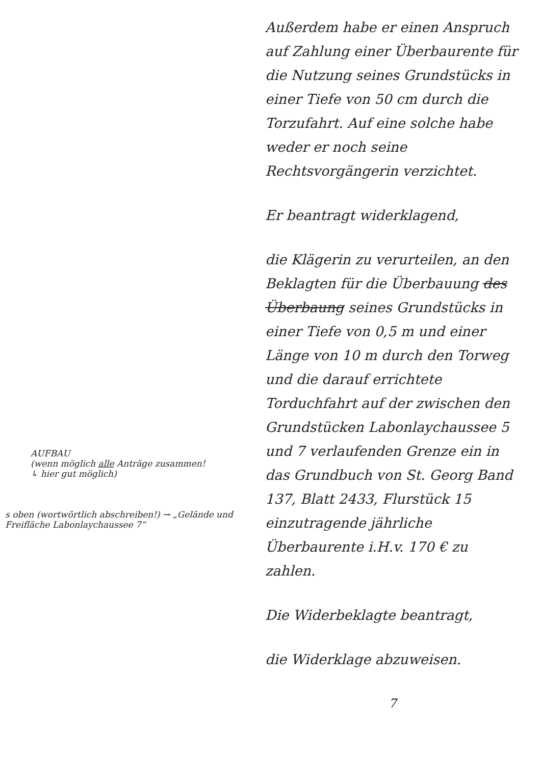AUFBAU
(wenn möglich alle Anträge zusammen!
↳ hier gut möglich)
s oben (wortwörtlich abschreiben!) → „Gelände und Freifläche Labonlaychaussee 7“
Außerdem habe er einen Anspruch auf Zahlung einer Überbaurente für die Nutzung seines Grundstücks in einer Tiefe von 50 cm durch die Torzufahrt. Auf eine solche habe weder er noch seine Rechtsvorgängerin verzichtet.
Er beantragt widerklagend,
die Klägerin zu verurteilen, an den Beklagten für die Überbauung des Überbaung seines Grundstücks in einer Tiefe von 0,5 m und einer Länge von 10 m durch den Torweg und die darauf errichtete Torduchfahrt auf der zwischen den Grundstücken Labonlaychaussee 5 und 7 verlaufenden Grenze ein in das Grundbuch von St. Georg Band 137, Blatt 2433, Flurstück 15 einzutragende jährliche Überbaurente i.H.v. 170 € zu zahlen.
Die Widerbeklagte beantragt,
die Widerklage abzuweisen.
7